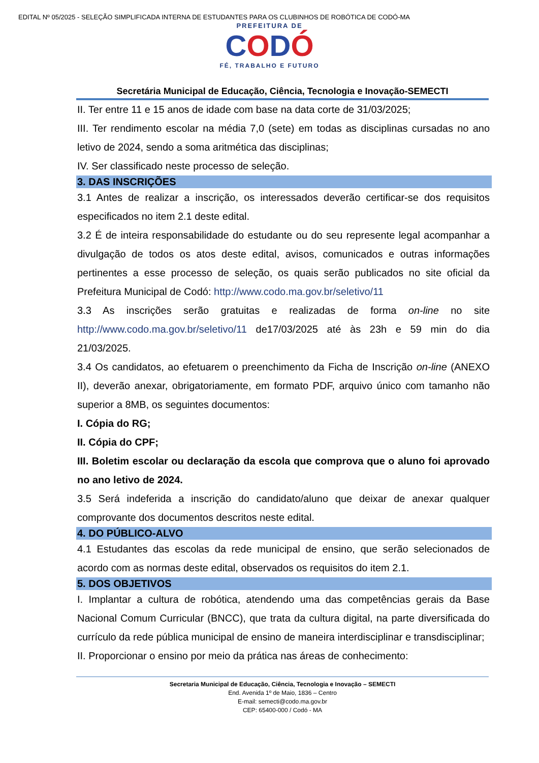EDITAL Nº 05/2025 - SELEÇÃO SIMPLIFICADA INTERNA DE ESTUDANTES PARA OS CLUBINHOS DE ROBÓTICA DE CODÓ-MA
PREFEITURA DE
CODÓ
FÉ, TRABALHO E FUTURO
Secretária Municipal de Educação, Ciência, Tecnologia e Inovação-SEMECTI
II. Ter entre 11 e 15 anos de idade com base na data corte de 31/03/2025;
III. Ter rendimento escolar na média 7,0 (sete) em todas as disciplinas cursadas no ano letivo de 2024, sendo a soma aritmética das disciplinas;
IV. Ser classificado neste processo de seleção.
3. DAS INSCRIÇÕES
3.1 Antes de realizar a inscrição, os interessados deverão certificar-se dos requisitos especificados no item 2.1 deste edital.
3.2 É de inteira responsabilidade do estudante ou do seu represente legal acompanhar a divulgação de todos os atos deste edital, avisos, comunicados e outras informações pertinentes a esse processo de seleção, os quais serão publicados no site oficial da Prefeitura Municipal de Codó: http://www.codo.ma.gov.br/seletivo/11
3.3 As inscrições serão gratuitas e realizadas de forma on-line no site http://www.codo.ma.gov.br/seletivo/11 de17/03/2025 até às 23h e 59 min do dia 21/03/2025.
3.4 Os candidatos, ao efetuarem o preenchimento da Ficha de Inscrição on-line (ANEXO II), deverão anexar, obrigatoriamente, em formato PDF, arquivo único com tamanho não superior a 8MB, os seguintes documentos:
I. Cópia do RG;
II. Cópia do CPF;
III. Boletim escolar ou declaração da escola que comprova que o aluno foi aprovado no ano letivo de 2024.
3.5 Será indeferida a inscrição do candidato/aluno que deixar de anexar qualquer comprovante dos documentos descritos neste edital.
4. DO PÚBLICO-ALVO
4.1 Estudantes das escolas da rede municipal de ensino, que serão selecionados de acordo com as normas deste edital, observados os requisitos do item 2.1.
5. DOS OBJETIVOS
I. Implantar a cultura de robótica, atendendo uma das competências gerais da Base Nacional Comum Curricular (BNCC), que trata da cultura digital, na parte diversificada do currículo da rede pública municipal de ensino de maneira interdisciplinar e transdisciplinar;
II. Proporcionar o ensino por meio da prática nas áreas de conhecimento:
Secretaria Municipal de Educação, Ciência, Tecnologia e Inovação – SEMECTI
End. Avenida 1º de Maio, 1836 – Centro
E-mail: semecti@codo.ma.gov.br
CEP: 65400-000 / Codó - MA